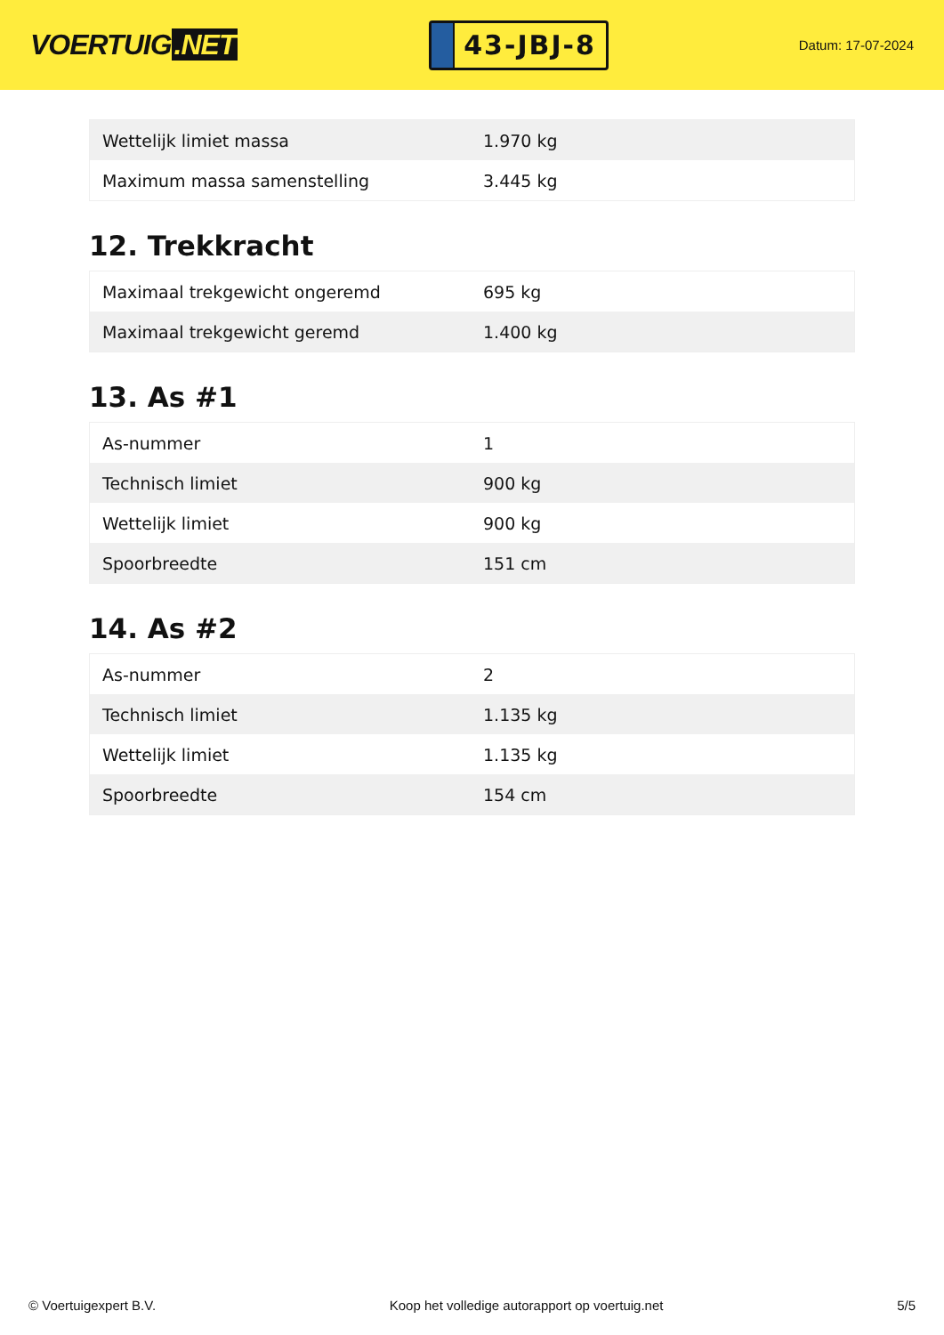VOERTUIG.NET
43-JBJ-8
Datum: 17-07-2024
| Wettelijk limiet massa | 1.970 kg |
| Maximum massa samenstelling | 3.445 kg |
12. Trekkracht
| Maximaal trekgewicht ongeremd | 695 kg |
| Maximaal trekgewicht geremd | 1.400 kg |
13. As #1
| As-nummer | 1 |
| Technisch limiet | 900 kg |
| Wettelijk limiet | 900 kg |
| Spoorbreedte | 151 cm |
14. As #2
| As-nummer | 2 |
| Technisch limiet | 1.135 kg |
| Wettelijk limiet | 1.135 kg |
| Spoorbreedte | 154 cm |
© Voertuigexpert B.V. Koop het volledige autorapport op voertuig.net 5/5